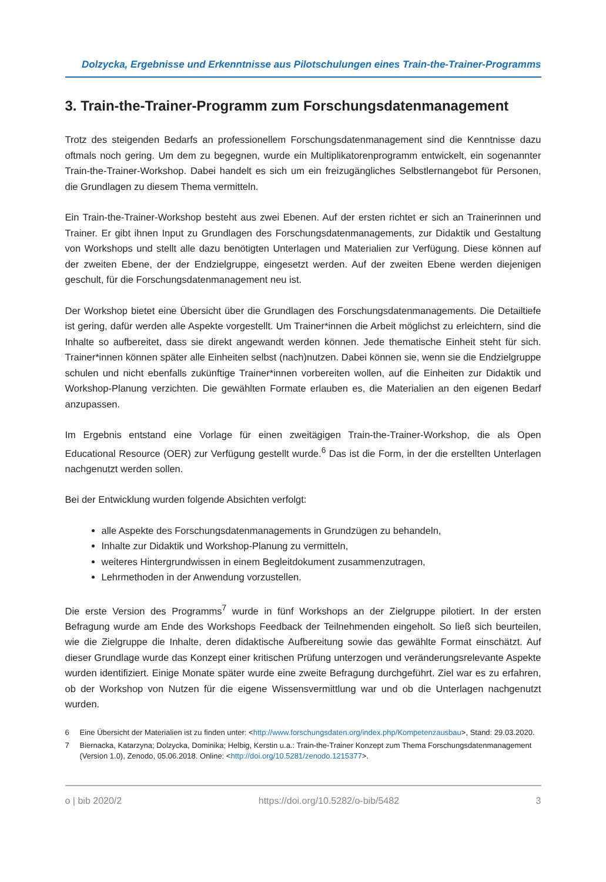Dolzycka, Ergebnisse und Erkenntnisse aus Pilotschulungen eines Train-the-Trainer-Programms
3. Train-the-Trainer-Programm zum Forschungsdatenmanagement
Trotz des steigenden Bedarfs an professionellem Forschungsdatenmanagement sind die Kenntnisse dazu oftmals noch gering. Um dem zu begegnen, wurde ein Multiplikatorenprogramm entwickelt, ein sogenannter Train-the-Trainer-Workshop. Dabei handelt es sich um ein freizugängliches Selbstlernangebot für Personen, die Grundlagen zu diesem Thema vermitteln.
Ein Train-the-Trainer-Workshop besteht aus zwei Ebenen. Auf der ersten richtet er sich an Trainerinnen und Trainer. Er gibt ihnen Input zu Grundlagen des Forschungsdatenmanagements, zur Didaktik und Gestaltung von Workshops und stellt alle dazu benötigten Unterlagen und Materialien zur Verfügung. Diese können auf der zweiten Ebene, der der Endzielgruppe, eingesetzt werden. Auf der zweiten Ebene werden diejenigen geschult, für die Forschungsdatenmanagement neu ist.
Der Workshop bietet eine Übersicht über die Grundlagen des Forschungsdatenmanagements. Die Detailtiefe ist gering, dafür werden alle Aspekte vorgestellt. Um Trainer*innen die Arbeit möglichst zu erleichtern, sind die Inhalte so aufbereitet, dass sie direkt angewandt werden können. Jede thematische Einheit steht für sich. Trainer*innen können später alle Einheiten selbst (nach)nutzen. Dabei können sie, wenn sie die Endzielgruppe schulen und nicht ebenfalls zukünftige Trainer*innen vorbereiten wollen, auf die Einheiten zur Didaktik und Workshop-Planung verzichten. Die gewählten Formate erlauben es, die Materialien an den eigenen Bedarf anzupassen.
Im Ergebnis entstand eine Vorlage für einen zweitägigen Train-the-Trainer-Workshop, die als Open Educational Resource (OER) zur Verfügung gestellt wurde.<sup>6</sup> Das ist die Form, in der die erstellten Unterlagen nachgenutzt werden sollen.
Bei der Entwicklung wurden folgende Absichten verfolgt:
alle Aspekte des Forschungsdatenmanagements in Grundzügen zu behandeln,
Inhalte zur Didaktik und Workshop-Planung zu vermitteln,
weiteres Hintergrundwissen in einem Begleitdokument zusammenzutragen,
Lehrmethoden in der Anwendung vorzustellen.
Die erste Version des Programms<sup>7</sup> wurde in fünf Workshops an der Zielgruppe pilotiert. In der ersten Befragung wurde am Ende des Workshops Feedback der Teilnehmenden eingeholt. So ließ sich beurteilen, wie die Zielgruppe die Inhalte, deren didaktische Aufbereitung sowie das gewählte Format einschätzt. Auf dieser Grundlage wurde das Konzept einer kritischen Prüfung unterzogen und veränderungsrelevante Aspekte wurden identifiziert. Einige Monate später wurde eine zweite Befragung durchgeführt. Ziel war es zu erfahren, ob der Workshop von Nutzen für die eigene Wissensvermittlung war und ob die Unterlagen nachgenutzt wurden.
6 Eine Übersicht der Materialien ist zu finden unter: <http://www.forschungsdaten.org/index.php/Kompetenzausbau>, Stand: 29.03.2020.
7 Biernacka, Katarzyna; Dolzycka, Dominika; Helbig, Kerstin u.a.: Train-the-Trainer Konzept zum Thema Forschungsdatenmanagement (Version 1.0), Zenodo, 05.06.2018. Online: <http://doi.org/10.5281/zenodo.1215377>.
o | bib 2020/2 https://doi.org/10.5282/o-bib/5482 3